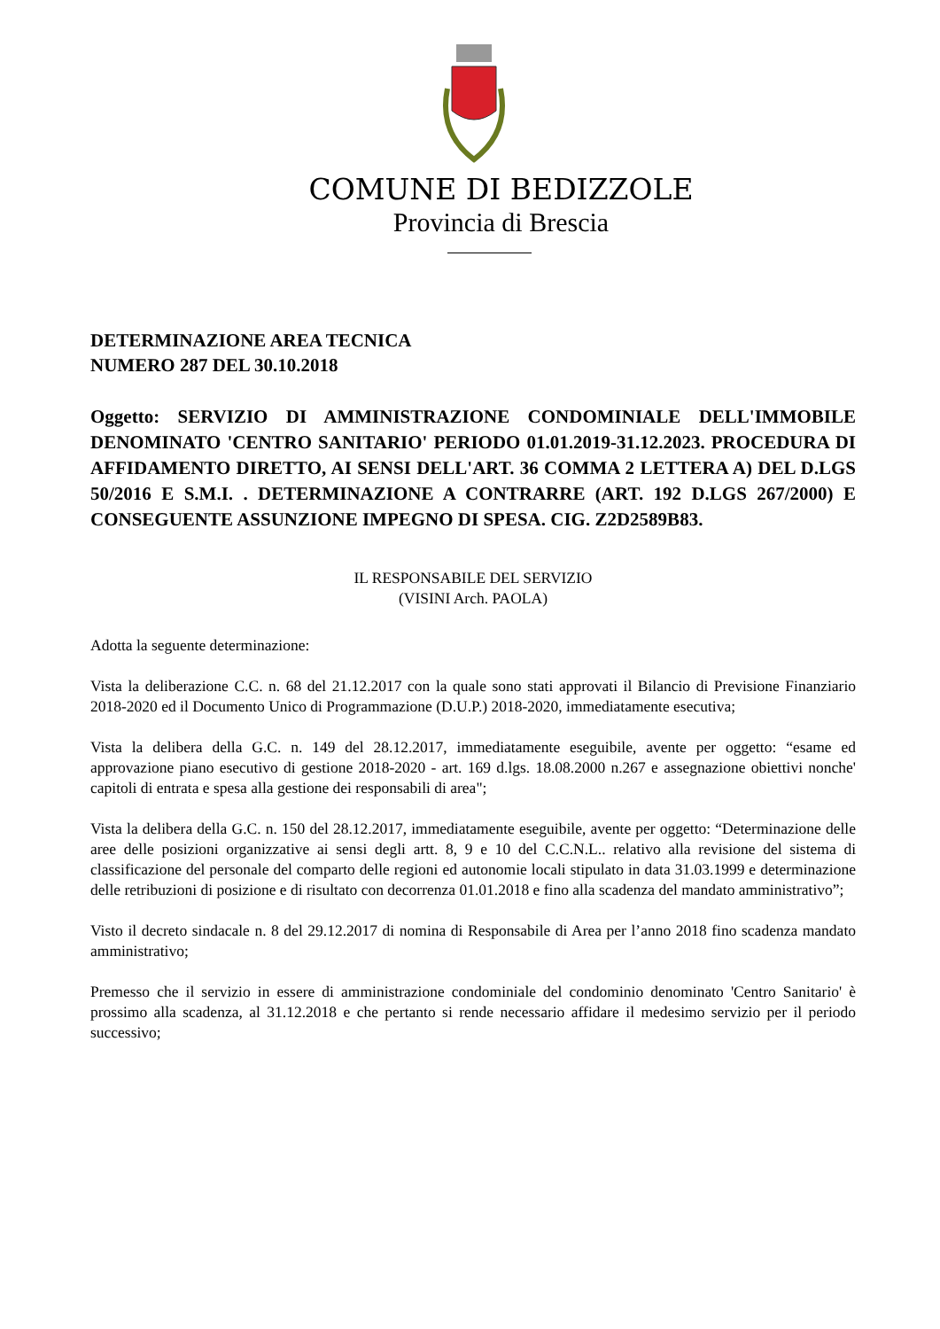COMUNE DI BEDIZZOLE
Provincia di Brescia
DETERMINAZIONE AREA TECNICA
NUMERO 287 DEL 30.10.2018
Oggetto: SERVIZIO DI AMMINISTRAZIONE CONDOMINIALE DELL'IMMOBILE DENOMINATO 'CENTRO SANITARIO' PERIODO 01.01.2019-31.12.2023. PROCEDURA DI AFFIDAMENTO DIRETTO, AI SENSI DELL'ART. 36 COMMA 2 LETTERA A) DEL D.LGS 50/2016 E S.M.I. . DETERMINAZIONE A CONTRARRE (ART. 192 D.LGS 267/2000) E CONSEGUENTE ASSUNZIONE IMPEGNO DI SPESA. CIG. Z2D2589B83.
IL RESPONSABILE DEL SERVIZIO
(VISINI Arch. PAOLA)
Adotta la seguente determinazione:
Vista la deliberazione C.C. n. 68 del 21.12.2017 con la quale sono stati approvati il Bilancio di Previsione Finanziario 2018-2020 ed il Documento Unico di Programmazione (D.U.P.) 2018-2020, immediatamente esecutiva;
Vista la delibera della G.C. n. 149 del 28.12.2017, immediatamente eseguibile, avente per oggetto: “esame ed approvazione piano esecutivo di gestione 2018-2020 - art. 169 d.lgs. 18.08.2000 n.267 e assegnazione obiettivi nonche' capitoli di entrata e spesa alla gestione dei responsabili di area";
Vista la delibera della G.C. n. 150 del 28.12.2017, immediatamente eseguibile, avente per oggetto: “Determinazione delle aree delle posizioni organizzative ai sensi degli artt. 8, 9 e 10 del C.C.N.L.. relativo alla revisione del sistema di classificazione del personale del comparto delle regioni ed autonomie locali stipulato in data 31.03.1999 e determinazione delle retribuzioni di posizione e di risultato con decorrenza 01.01.2018 e fino alla scadenza del mandato amministrativo”;
Visto il decreto sindacale n. 8 del 29.12.2017 di nomina di Responsabile di Area per l’anno 2018 fino scadenza mandato amministrativo;
Premesso che il servizio in essere di amministrazione condominiale del condominio denominato 'Centro Sanitario' è prossimo alla scadenza, al 31.12.2018 e che pertanto si rende necessario affidare il medesimo servizio per il periodo successivo;